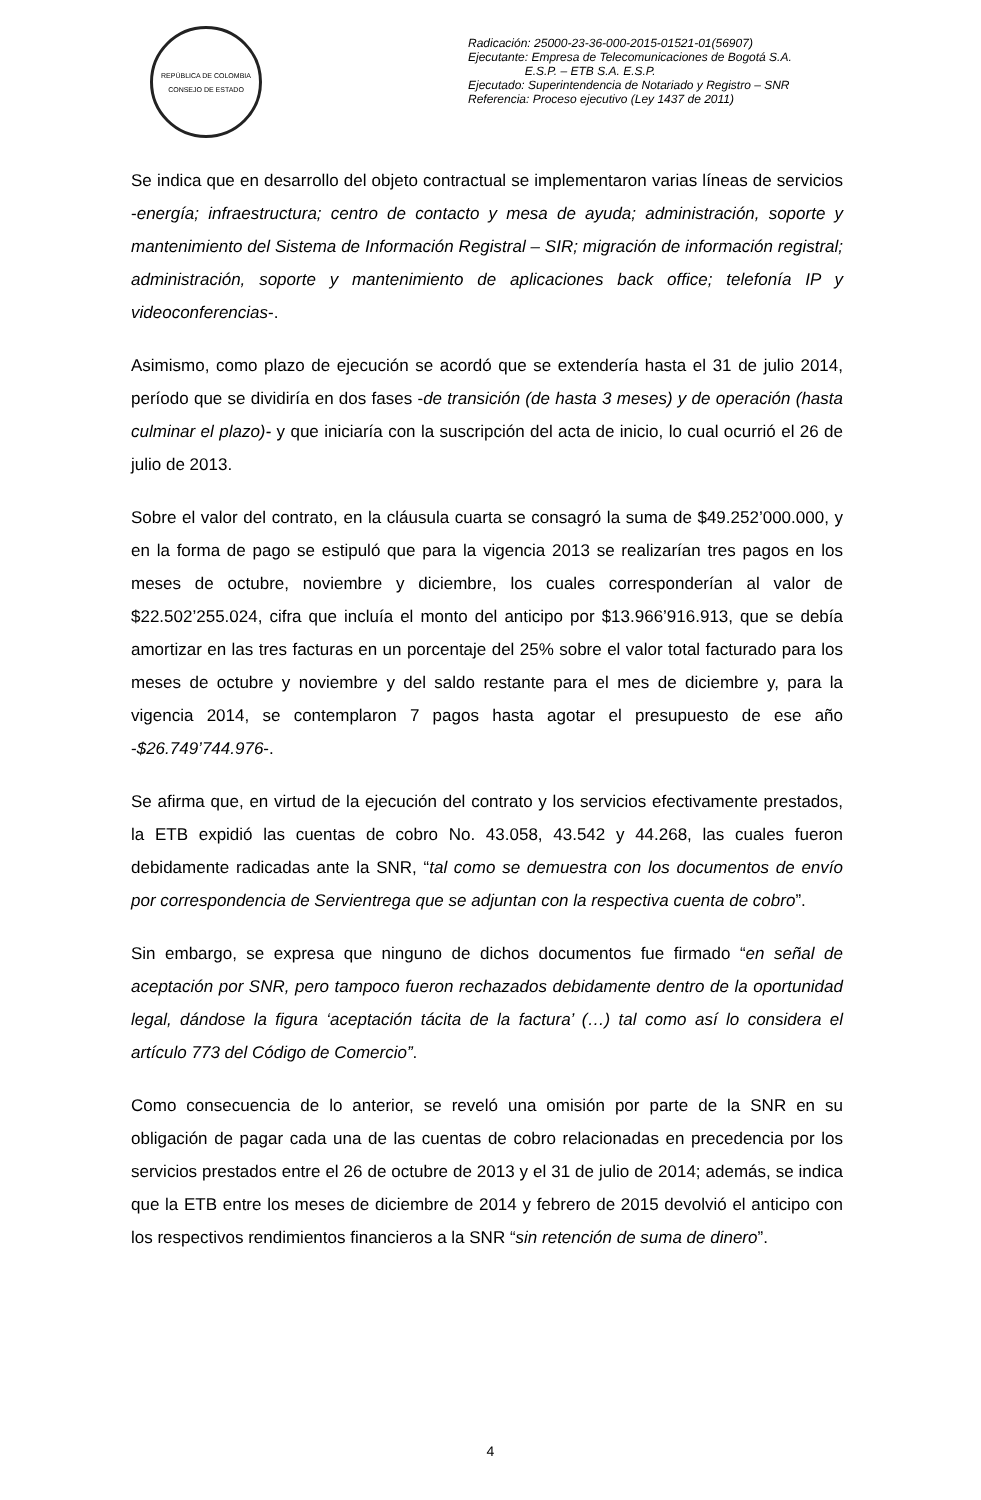REPÚBLICA DE COLOMBIA
CONSEJO DE ESTADO
Radicación: 25000-23-36-000-2015-01521-01(56907)
Ejecutante: Empresa de Telecomunicaciones de Bogotá S.A.
E.S.P. – ETB S.A. E.S.P.
Ejecutado: Superintendencia de Notariado y Registro – SNR
Referencia: Proceso ejecutivo (Ley 1437 de 2011)
Se indica que en desarrollo del objeto contractual se implementaron varias líneas de servicios -energía; infraestructura; centro de contacto y mesa de ayuda; administración, soporte y mantenimiento del Sistema de Información Registral – SIR; migración de información registral; administración, soporte y mantenimiento de aplicaciones back office; telefonía IP y videoconferencias-.
Asimismo, como plazo de ejecución se acordó que se extendería hasta el 31 de julio 2014, período que se dividiría en dos fases -de transición (de hasta 3 meses) y de operación (hasta culminar el plazo)- y que iniciaría con la suscripción del acta de inicio, lo cual ocurrió el 26 de julio de 2013.
Sobre el valor del contrato, en la cláusula cuarta se consagró la suma de $49.252’000.000, y en la forma de pago se estipuló que para la vigencia 2013 se realizarían tres pagos en los meses de octubre, noviembre y diciembre, los cuales corresponderían al valor de $22.502’255.024, cifra que incluía el monto del anticipo por $13.966’916.913, que se debía amortizar en las tres facturas en un porcentaje del 25% sobre el valor total facturado para los meses de octubre y noviembre y del saldo restante para el mes de diciembre y, para la vigencia 2014, se contemplaron 7 pagos hasta agotar el presupuesto de ese año -$26.749’744.976-.
Se afirma que, en virtud de la ejecución del contrato y los servicios efectivamente prestados, la ETB expidió las cuentas de cobro No. 43.058, 43.542 y 44.268, las cuales fueron debidamente radicadas ante la SNR, “tal como se demuestra con los documentos de envío por correspondencia de Servientrega que se adjuntan con la respectiva cuenta de cobro”.
Sin embargo, se expresa que ninguno de dichos documentos fue firmado “en señal de aceptación por SNR, pero tampoco fueron rechazados debidamente dentro de la oportunidad legal, dándose la figura ‘aceptación tácita de la factura’ (…) tal como así lo considera el artículo 773 del Código de Comercio”.
Como consecuencia de lo anterior, se reveló una omisión por parte de la SNR en su obligación de pagar cada una de las cuentas de cobro relacionadas en precedencia por los servicios prestados entre el 26 de octubre de 2013 y el 31 de julio de 2014; además, se indica que la ETB entre los meses de diciembre de 2014 y febrero de 2015 devolvió el anticipo con los respectivos rendimientos financieros a la SNR “sin retención de suma de dinero”.
4